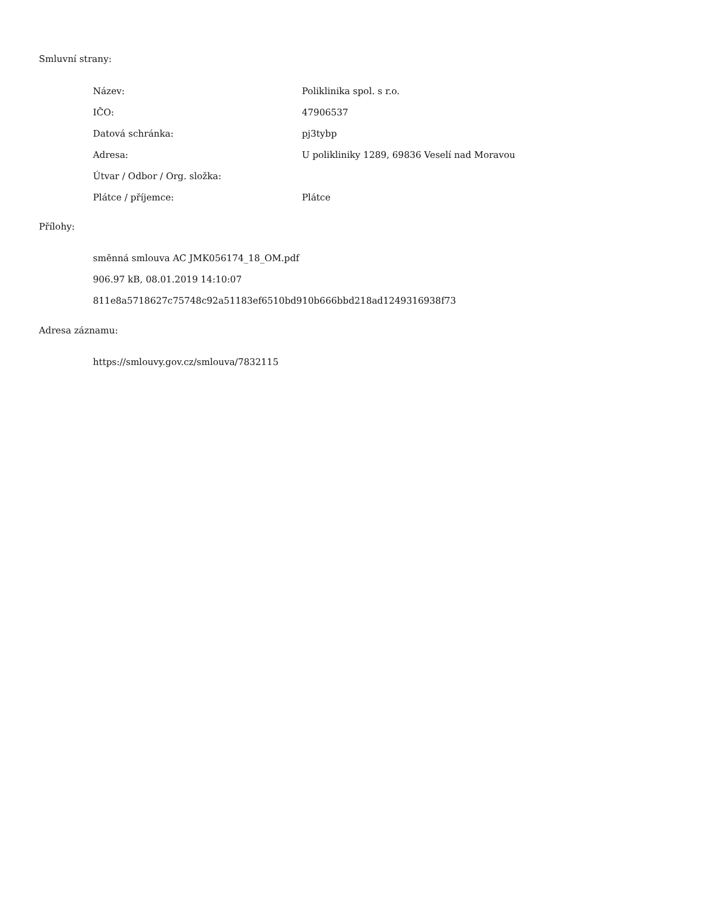Smluvní strany:
| Název: | Poliklinika spol. s r.o. |
| IČO: | 47906537 |
| Datová schránka: | pj3tybp |
| Adresa: | U polikliniky 1289, 69836 Veselí nad Moravou |
| Útvar / Odbor / Org. složka: | |
| Plátce / příjemce: | Plátce |
Přílohy:
směnná smlouva AC JMK056174_18_OM.pdf
906.97 kB, 08.01.2019 14:10:07
811e8a5718627c75748c92a51183ef6510bd910b666bbd218ad1249316938f73
Adresa záznamu:
https://smlouvy.gov.cz/smlouva/7832115